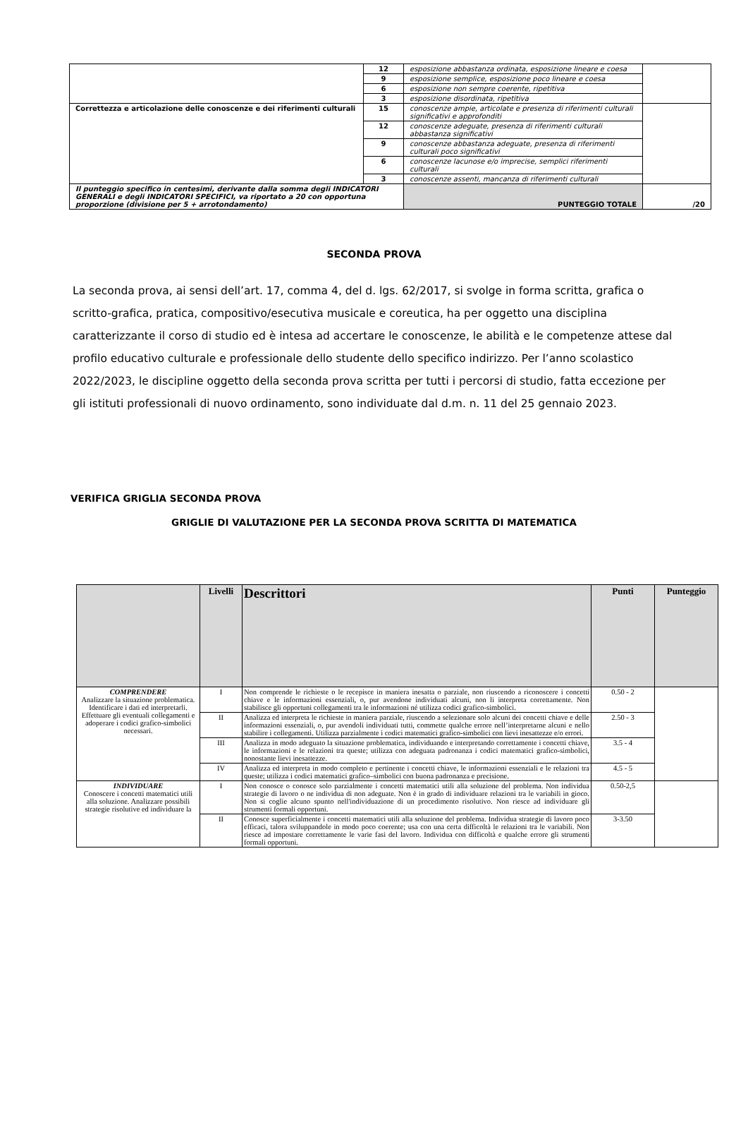| | 12 | esposizione abbastanza ordinata, esposizione lineare e coesa | |
| | 9 | esposizione semplice, esposizione poco lineare e coesa | |
| | 6 | esposizione non sempre coerente, ripetitiva | |
| | 3 | esposizione disordinata, ripetitiva | |
| Correttezza e articolazione delle conoscenze e dei riferimenti culturali | 15 | conoscenze ampie, articolate e presenza di riferimenti culturali significativi e approfonditi | |
| | 12 | conoscenze adeguate, presenza di riferimenti culturali abbastanza significativi | |
| | 9 | conoscenze abbastanza adeguate, presenza di riferimenti culturali poco significativi | |
| | 6 | conoscenze lacunose e/o imprecise, semplici riferimenti culturali | |
| | 3 | conoscenze assenti, mancanza di riferimenti culturali | |
| Il punteggio specifico in centesimi, derivante dalla somma degli INDICATORI GENERALI e degli INDICATORI SPECIFICI, va riportato a 20 con opportuna proporzione (divisione per 5 + arrotondamento) | | PUNTEGGIO TOTALE | /20 |
SECONDA PROVA
La seconda prova, ai sensi dell’art. 17, comma 4, del d. lgs. 62/2017, si svolge in forma scritta, grafica o scritto-grafica, pratica, compositivo/esecutiva musicale e coreutica, ha per oggetto una disciplina caratterizzante il corso di studio ed è intesa ad accertare le conoscenze, le abilità e le competenze attese dal profilo educativo culturale e professionale dello studente dello specifico indirizzo. Per l’anno scolastico 2022/2023, le discipline oggetto della seconda prova scritta per tutti i percorsi di studio, fatta eccezione per gli istituti professionali di nuovo ordinamento, sono individuate dal d.m. n. 11 del 25 gennaio 2023.
VERIFICA GRIGLIA SECONDA PROVA
GRIGLIE DI VALUTAZIONE PER LA SECONDA PROVA SCRITTA DI MATEMATICA
| | Livelli | Descrittori | Punti | Punteggio |
| --- | --- | --- | --- | --- |
| COMPRENDERE Analizzare la situazione problematica. Identificare i dati ed interpretarli. Effettuare gli eventuali collegamenti e adoperare i codici grafico-simbolici necessari. | I | Non comprende le richieste o le recepisce in maniera inesatta o parziale, non riuscendo a riconoscere i concetti chiave e le informazioni essenziali, o, pur avendone individuati alcuni, non li interpreta correttamente. Non stabilisce gli opportuni collegamenti tra le informazioni né utilizza codici grafico-simbolici. | 0.50 - 2 | |
| | II | Analizza ed interpreta le richieste in maniera parziale, riuscendo a selezionare solo alcuni dei concetti chiave e delle informazioni essenziali, o, pur avendoli individuati tutti, commette qualche errore nell’interpretarne alcuni e nello stabilire i collegamenti. Utilizza parzialmente i codici matematici grafico-simbolici con lievi inesattezze e/o errori. | 2.50 - 3 | |
| | III | Analizza in modo adeguato la situazione problematica, individuando e interpretando correttamente i concetti chiave, le informazioni e le relazioni tra queste; utilizza con adeguata padronanza i codici matematici grafico-simbolici, nonostante lievi inesattezze. | 3.5 - 4 | |
| | IV | Analizza ed interpreta in modo completo e pertinente i concetti chiave, le informazioni essenziali e le relazioni tra queste; utilizza i codici matematici grafico–simbolici con buona padronanza e precisione. | 4.5 - 5 | |
| INDIVIDUARE Conoscere i concetti matematici utili alla soluzione. Analizzare possibili strategie risolutive ed individuare la | I | Non conosce o conosce solo parzialmente i concetti matematici utili alla soluzione del problema. Non individua strategie di lavoro o ne individua di non adeguate. Non è in grado di individuare relazioni tra le variabili in gioco. Non si coglie alcuno spunto nell'individuazione di un procedimento risolutivo. Non riesce ad individuare gli strumenti formali opportuni. | 0.50-2,5 | |
| | II | Conosce superficialmente i concetti matematici utili alla soluzione del problema. Individua strategie di lavoro poco efficaci, talora sviluppandole in modo poco coerente; usa con una certa difficoltà le relazioni tra le variabili. Non riesce ad impostare correttamente le varie fasi del lavoro. Individua con difficoltà e qualche errore gli strumenti formali opportuni. | 3-3.50 | |